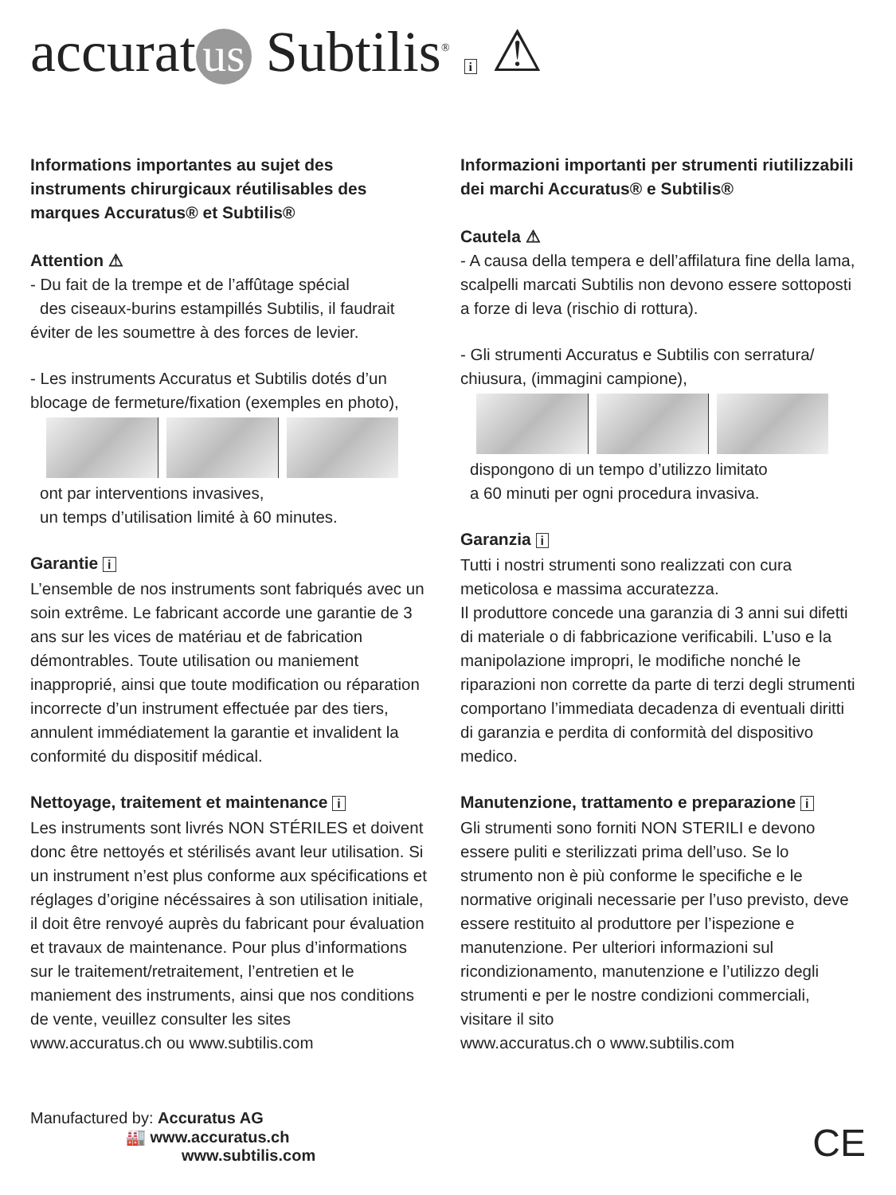accurat us Subtilis<sup>®</sup> i ⚠
Informations importantes au sujet des instruments chirurgicaux réutilisables des marques Accuratus® et Subtilis®
Attention ⚠
- Du fait de la trempe et de l’affûtage spécial
des ciseaux-burins estampillés Subtilis, il faudrait éviter de les soumettre à des forces de levier.
- Les instruments Accuratus et Subtilis dotés d’un blocage de fermeture/fixation (exemples en photo),
ont par interventions invasives,
un temps d’utilisation limité à 60 minutes.
Garantie i
L’ensemble de nos instruments sont fabriqués avec un soin extrême. Le fabricant accorde une garantie de 3 ans sur les vices de matériau et de fabrication démontrables. Toute utilisation ou maniement inapproprié, ainsi que toute modification ou réparation incorrecte d’un instrument effectuée par des tiers, annulent immédiatement la garantie et invalident la conformité du dispositif médical.
Nettoyage, traitement et maintenance i
Les instruments sont livrés NON STÉRILES et doivent donc être nettoyés et stérilisés avant leur utilisation. Si un instrument n’est plus conforme aux spécifications et réglages d’origine nécéssaires à son utilisation initiale, il doit être renvoyé auprès du fabricant pour évaluation et travaux de maintenance. Pour plus d’informations sur le traitement/retraitement, l’entretien et le maniement des instruments, ainsi que nos conditions de vente, veuillez consulter les sites
www.accuratus.ch ou www.subtilis.com
Informazioni importanti per strumenti riutilizzabili dei marchi Accuratus® e Subtilis®
Cautela ⚠
- A causa della tempera e dell’affilatura fine della lama, scalpelli marcati Subtilis non devono essere sottoposti a forze di leva (rischio di rottura).
- Gli strumenti Accuratus e Subtilis con serratura/ chiusura, (immagini campione),
dispongono di un tempo d’utilizzo limitato
a 60 minuti per ogni procedura invasiva.
Garanzia i
Tutti i nostri strumenti sono realizzati con cura meticolosa e massima accuratezza.
Il produttore concede una garanzia di 3 anni sui difetti di materiale o di fabbricazione verificabili. L’uso e la manipolazione impropri, le modifiche nonché le riparazioni non corrette da parte di terzi degli strumenti comportano l’immediata decadenza di eventuali diritti di garanzia e perdita di conformità del dispositivo medico.
Manutenzione, trattamento e preparazione i
Gli strumenti sono forniti NON STERILI e devono essere puliti e sterilizzati prima dell’uso. Se lo strumento non è più conforme le specifiche e le normative originali necessarie per l’uso previsto, deve essere restituito al produttore per l’ispezione e manutenzione. Per ulteriori informazioni sul ricondizionamento, manutenzione e l’utilizzo degli strumenti e per le nostre condizioni commerciali, visitare il sito
www.accuratus.ch o www.subtilis.com
Manufactured by: Accuratus AG
🏭 www.accuratus.ch
www.subtilis.com
CE